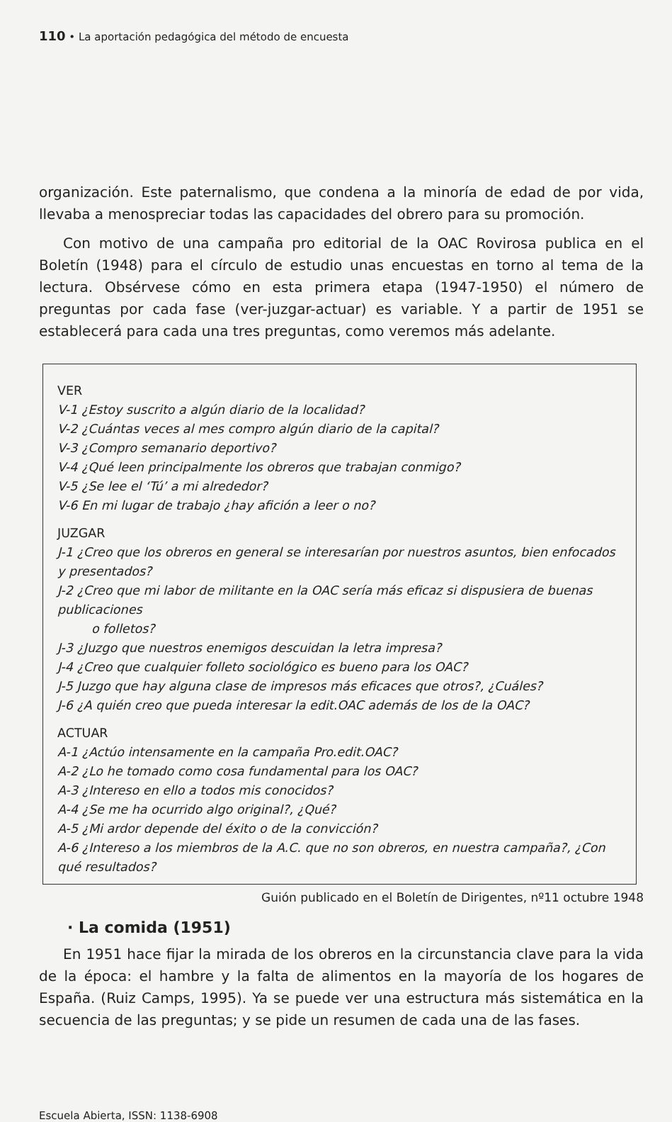110 • La aportación pedagógica del método de encuesta
organización. Este paternalismo, que condena a la minoría de edad de por vida, llevaba a menospreciar todas las capacidades del obrero para su promoción.
Con motivo de una campaña pro editorial de la OAC Rovirosa publica en el Boletín (1948) para el círculo de estudio unas encuestas en torno al tema de la lectura. Obsérvese cómo en esta primera etapa (1947-1950) el número de preguntas por cada fase (ver-juzgar-actuar) es variable. Y a partir de 1951 se establecerá para cada una tres preguntas, como veremos más adelante.
VER
V-1 ¿Estoy suscrito a algún diario de la localidad?
V-2 ¿Cuántas veces al mes compro algún diario de la capital?
V-3 ¿Compro semanario deportivo?
V-4 ¿Qué leen principalmente los obreros que trabajan conmigo?
V-5 ¿Se lee el ‘Tú’ a mi alrededor?
V-6 En mi lugar de trabajo ¿hay afición a leer o no?
JUZGAR
J-1 ¿Creo que los obreros en general se interesarían por nuestros asuntos, bien enfocados y presentados?
J-2 ¿Creo que mi labor de militante en la OAC sería más eficaz si dispusiera de buenas publicaciones
o folletos?
J-3 ¿Juzgo que nuestros enemigos descuidan la letra impresa?
J-4 ¿Creo que cualquier folleto sociológico es bueno para los OAC?
J-5 Juzgo que hay alguna clase de impresos más eficaces que otros?, ¿Cuáles?
J-6 ¿A quién creo que pueda interesar la edit.OAC además de los de la OAC?
ACTUAR
A-1 ¿Actúo intensamente en la campaña Pro.edit.OAC?
A-2 ¿Lo he tomado como cosa fundamental para los OAC?
A-3 ¿Intereso en ello a todos mis conocidos?
A-4 ¿Se me ha ocurrido algo original?, ¿Qué?
A-5 ¿Mi ardor depende del éxito o de la convicción?
A-6 ¿Intereso a los miembros de la A.C. que no son obreros, en nuestra campaña?, ¿Con qué resultados?
Guión publicado en el Boletín de Dirigentes, nº11 octubre 1948
· La comida (1951)
En 1951 hace fijar la mirada de los obreros en la circunstancia clave para la vida de la época: el hambre y la falta de alimentos en la mayoría de los hogares de España. (Ruiz Camps, 1995). Ya se puede ver una estructura más sistemática en la secuencia de las preguntas; y se pide un resumen de cada una de las fases.
Escuela Abierta, ISSN: 1138-6908